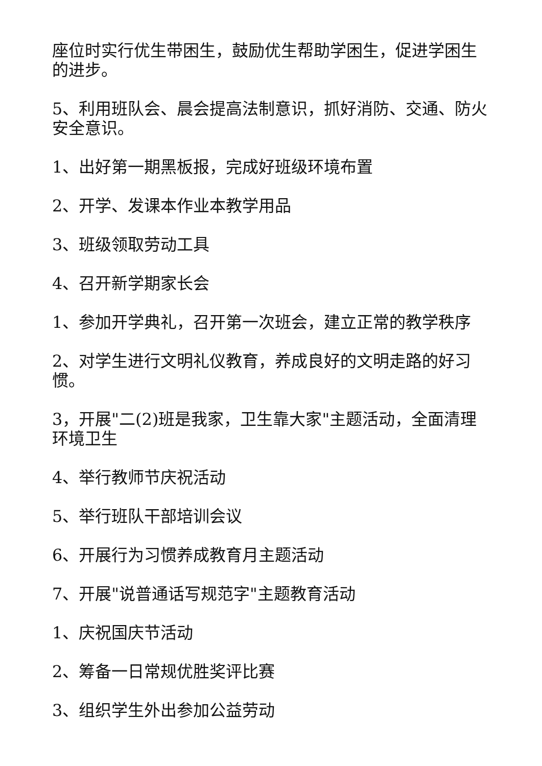座位时实行优生带困生，鼓励优生帮助学困生，促进学困生的进步。
5、利用班队会、晨会提高法制意识，抓好消防、交通、防火安全意识。
1、出好第一期黑板报，完成好班级环境布置
2、开学、发课本作业本教学用品
3、班级领取劳动工具
4、召开新学期家长会
1、参加开学典礼，召开第一次班会，建立正常的教学秩序
2、对学生进行文明礼仪教育，养成良好的文明走路的好习惯。
3，开展"二(2)班是我家，卫生靠大家"主题活动，全面清理环境卫生
4、举行教师节庆祝活动
5、举行班队干部培训会议
6、开展行为习惯养成教育月主题活动
7、开展"说普通话写规范字"主题教育活动
1、庆祝国庆节活动
2、筹备一日常规优胜奖评比赛
3、组织学生外出参加公益劳动